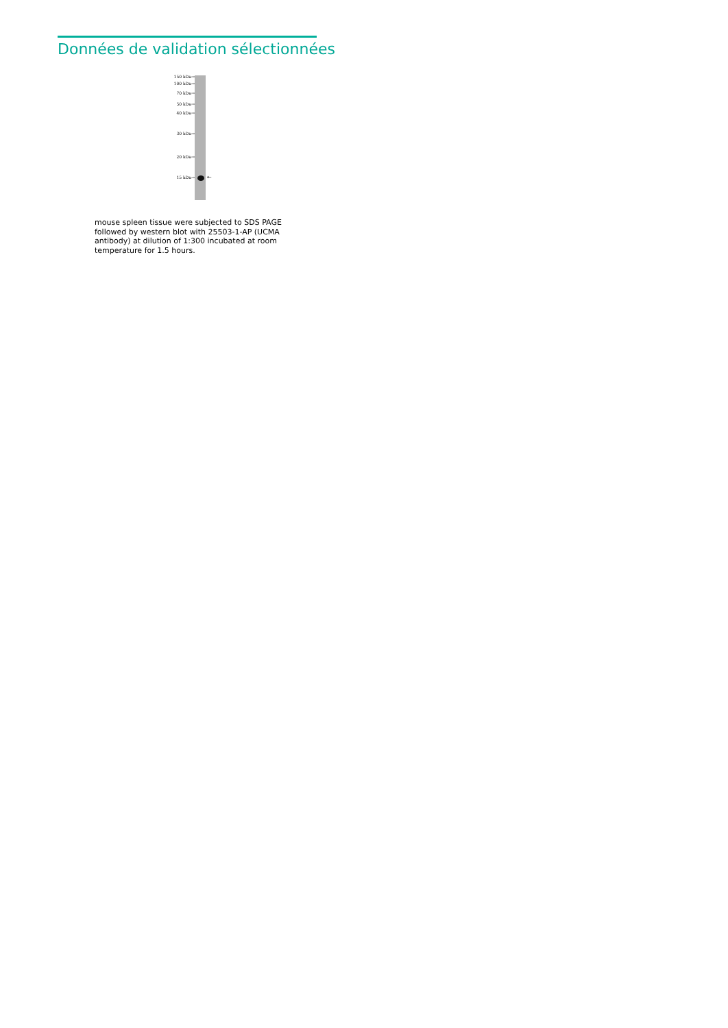Données de validation sélectionnées
150 kDa→
100 kDa→
70 kDa→
50 kDa→
40 kDa→
30 kDa→
20 kDa→
15 kDa→ ←
mouse spleen tissue were subjected to SDS PAGE followed by western blot with 25503-1-AP (UCMA antibody) at dilution of 1:300 incubated at room temperature for 1.5 hours.